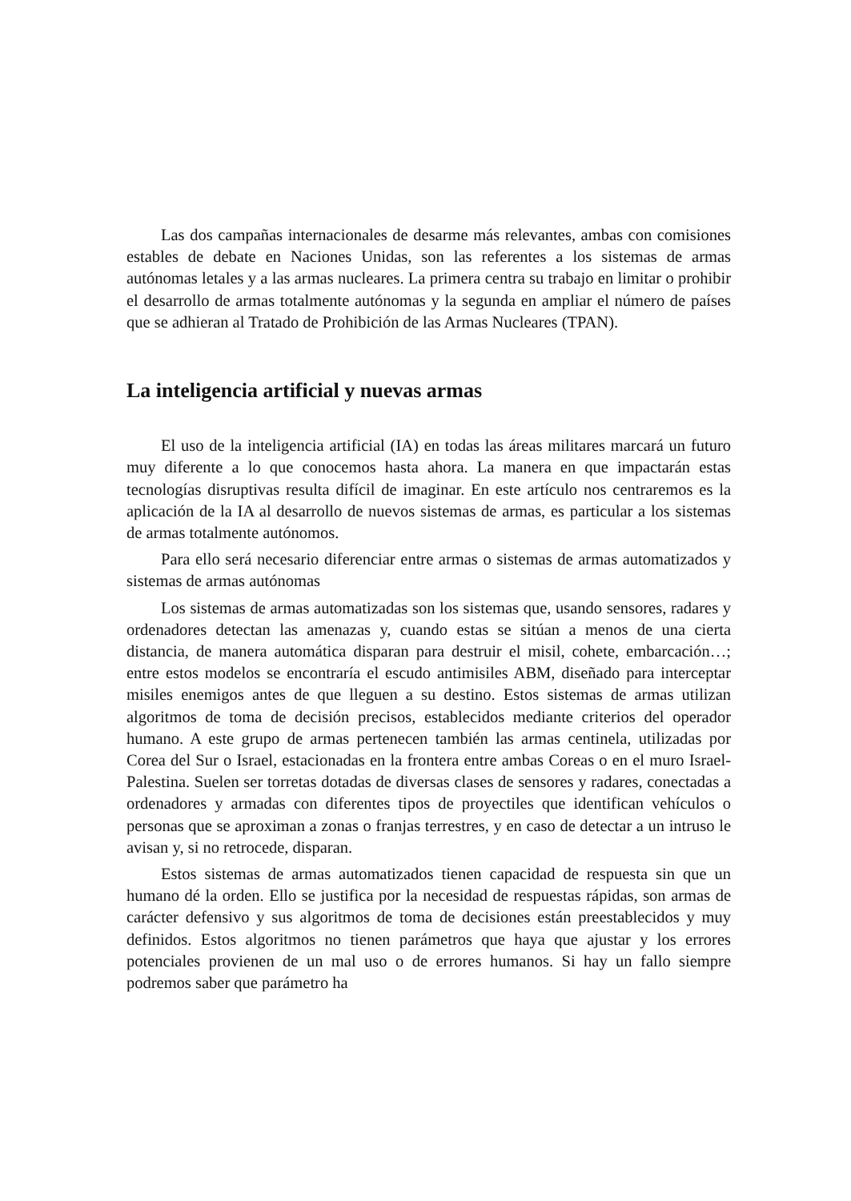Las dos campañas internacionales de desarme más relevantes, ambas con comisiones estables de debate en Naciones Unidas, son las referentes a los sistemas de armas autónomas letales y a las armas nucleares. La primera centra su trabajo en limitar o prohibir el desarrollo de armas totalmente autónomas y la segunda en ampliar el número de países que se adhieran al Tratado de Prohibición de las Armas Nucleares (TPAN).
La inteligencia artificial y nuevas armas
El uso de la inteligencia artificial (IA) en todas las áreas militares marcará un futuro muy diferente a lo que conocemos hasta ahora. La manera en que impactarán estas tecnologías disruptivas resulta difícil de imaginar. En este artículo nos centraremos es la aplicación de la IA al desarrollo de nuevos sistemas de armas, es particular a los sistemas de armas totalmente autónomos.
Para ello será necesario diferenciar entre armas o sistemas de armas automatizados y sistemas de armas autónomas
Los sistemas de armas automatizadas son los sistemas que, usando sensores, radares y ordenadores detectan las amenazas y, cuando estas se sitúan a menos de una cierta distancia, de manera automática disparan para destruir el misil, cohete, embarcación…; entre estos modelos se encontraría el escudo antimisiles ABM, diseñado para interceptar misiles enemigos antes de que lleguen a su destino. Estos sistemas de armas utilizan algoritmos de toma de decisión precisos, establecidos mediante criterios del operador humano. A este grupo de armas pertenecen también las armas centinela, utilizadas por Corea del Sur o Israel, estacionadas en la frontera entre ambas Coreas o en el muro Israel-Palestina. Suelen ser torretas dotadas de diversas clases de sensores y radares, conectadas a ordenadores y armadas con diferentes tipos de proyectiles que identifican vehículos o personas que se aproximan a zonas o franjas terrestres, y en caso de detectar a un intruso le avisan y, si no retrocede, disparan.
Estos sistemas de armas automatizados tienen capacidad de respuesta sin que un humano dé la orden. Ello se justifica por la necesidad de respuestas rápidas, son armas de carácter defensivo y sus algoritmos de toma de decisiones están preestablecidos y muy definidos. Estos algoritmos no tienen parámetros que haya que ajustar y los errores potenciales provienen de un mal uso o de errores humanos. Si hay un fallo siempre podremos saber que parámetro ha